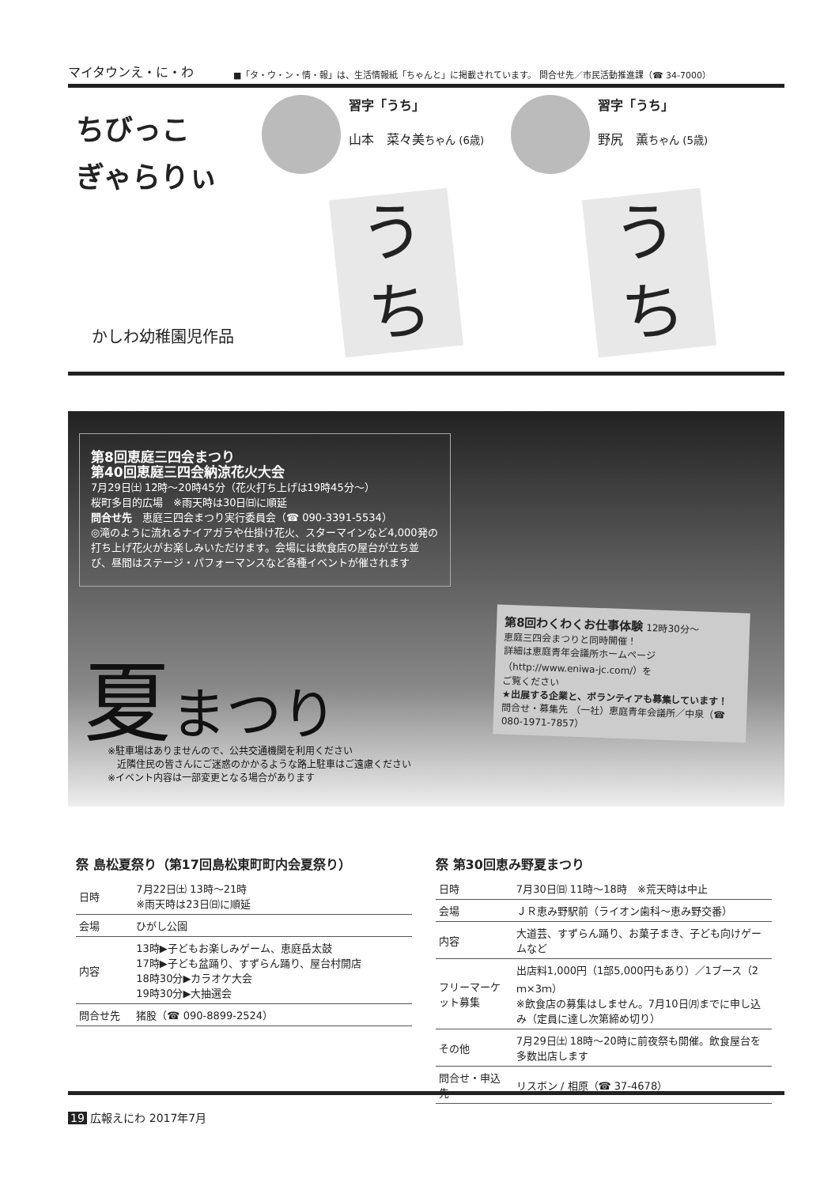マイタウンえ・に・わ ■「タ・ウ・ン・情・報」は、生活情報紙「ちゃんと」に掲載されています。 問合せ先／市民活動推進課（☎ 34-7000）
ちびっこ
ぎゃらりぃ
習字「うち」
山本　菜々美ちゃん (6歳)
習字「うち」
野尻　薫ちゃん (5歳)
う
ち
う
ち
かしわ幼稚園児作品
第8回恵庭三四会まつり
第40回恵庭三四会納涼花火大会
7月29日㈯ 12時～20時45分（花火打ち上げは19時45分～）
桜町多目的広場　※雨天時は30日㈰に順延
問合せ先　恵庭三四会まつり実行委員会（☎ 090-3391-5534）
◎滝のように流れるナイアガラや仕掛け花火、スターマインなど4,000発の打ち上げ花火がお楽しみいただけます。会場には飲食店の屋台が立ち並び、昼間はステージ・パフォーマンスなど各種イベントが催されます
夏まつり
※駐車場はありませんので、公共交通機関を利用ください
　近隣住民の皆さんにご迷惑のかかるような路上駐車はご遠慮ください
※イベント内容は一部変更となる場合があります
第8回わくわくお仕事体験 12時30分～
恵庭三四会まつりと同時開催！
詳細は恵庭青年会議所ホームページ
（http://www.eniwa-jc.com/）を
ご覧ください
★出展する企業と、ボランティアも募集しています！
問合せ・募集先 （一社）恵庭青年会議所／中泉（☎ 080-1971-7857）
祭 島松夏祭り（第17回島松東町町内会夏祭り）
| 日時 | 7月22日㈯ 13時～21時 ※雨天時は23日㈰に順延 |
| 会場 | ひがし公園 |
| 内容 | 13時▶子どもお楽しみゲーム、恵庭岳太鼓 17時▶子ども盆踊り、すずらん踊り、屋台村開店 18時30分▶カラオケ大会 19時30分▶大抽選会 |
| 問合せ先 | 猪股（☎ 090-8899-2524） |
祭 第30回恵み野夏まつり
| 日時 | 7月30日㈰ 11時～18時 ※荒天時は中止 |
| 会場 | ＪＲ恵み野駅前（ライオン歯科～恵み野交番） |
| 内容 | 大道芸、すずらん踊り、お菓子まき、子ども向けゲームなど |
| フリーマーケット募集 | 出店料1,000円（1部5,000円もあり）／1ブース（2ｍ×3ｍ） ※飲食店の募集はしません。7月10日㈪までに申し込み（定員に達し次第締め切り） |
| その他 | 7月29日㈯ 18時～20時に前夜祭も開催。飲食屋台を多数出店します |
| 問合せ・申込先 | リスボン / 相原（☎ 37-4678） |
19 広報えにわ 2017年7月